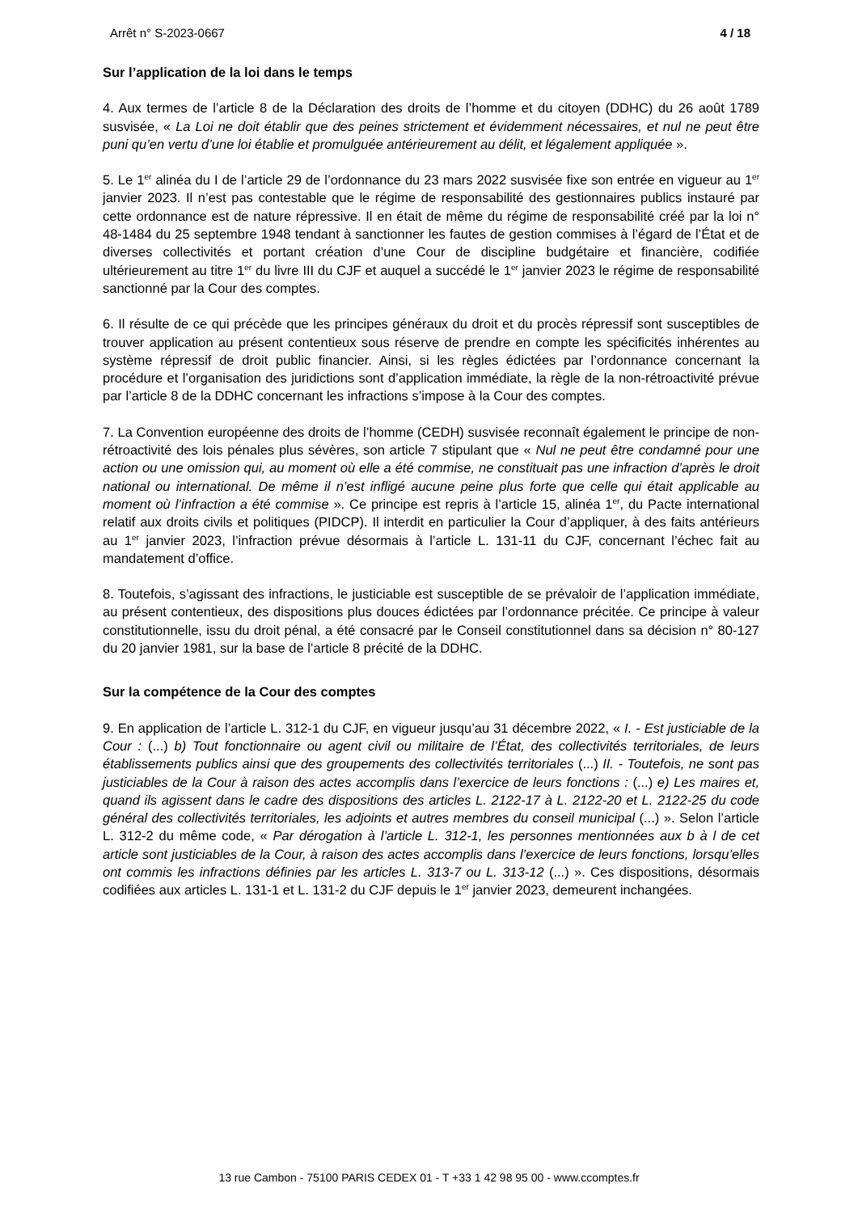Arrêt n° S-2023-0667 4 / 18
Sur l’application de la loi dans le temps
4. Aux termes de l’article 8 de la Déclaration des droits de l’homme et du citoyen (DDHC) du 26 août 1789 susvisée, « La Loi ne doit établir que des peines strictement et évidemment nécessaires, et nul ne peut être puni qu’en vertu d’une loi établie et promulguée antérieurement au délit, et légalement appliquée ».
5. Le 1<sup>er</sup> alinéa du I de l’article 29 de l’ordonnance du 23 mars 2022 susvisée fixe son entrée en vigueur au 1<sup>er</sup> janvier 2023. Il n’est pas contestable que le régime de responsabilité des gestionnaires publics instauré par cette ordonnance est de nature répressive. Il en était de même du régime de responsabilité créé par la loi n° 48-1484 du 25 septembre 1948 tendant à sanctionner les fautes de gestion commises à l’égard de l’État et de diverses collectivités et portant création d’une Cour de discipline budgétaire et financière, codifiée ultérieurement au titre 1<sup>er</sup> du livre III du CJF et auquel a succédé le 1<sup>er</sup> janvier 2023 le régime de responsabilité sanctionné par la Cour des comptes.
6. Il résulte de ce qui précède que les principes généraux du droit et du procès répressif sont susceptibles de trouver application au présent contentieux sous réserve de prendre en compte les spécificités inhérentes au système répressif de droit public financier. Ainsi, si les règles édictées par l’ordonnance concernant la procédure et l’organisation des juridictions sont d’application immédiate, la règle de la non-rétroactivité prévue par l’article 8 de la DDHC concernant les infractions s’impose à la Cour des comptes.
7. La Convention européenne des droits de l’homme (CEDH) susvisée reconnaît également le principe de non-rétroactivité des lois pénales plus sévères, son article 7 stipulant que « Nul ne peut être condamné pour une action ou une omission qui, au moment où elle a été commise, ne constituait pas une infraction d’après le droit national ou international. De même il n’est infligé aucune peine plus forte que celle qui était applicable au moment où l’infraction a été commise ». Ce principe est repris à l’article 15, alinéa 1<sup>er</sup>, du Pacte international relatif aux droits civils et politiques (PIDCP). Il interdit en particulier la Cour d’appliquer, à des faits antérieurs au 1<sup>er</sup> janvier 2023, l’infraction prévue désormais à l’article L. 131-11 du CJF, concernant l’échec fait au mandatement d’office.
8. Toutefois, s’agissant des infractions, le justiciable est susceptible de se prévaloir de l’application immédiate, au présent contentieux, des dispositions plus douces édictées par l’ordonnance précitée. Ce principe à valeur constitutionnelle, issu du droit pénal, a été consacré par le Conseil constitutionnel dans sa décision n° 80-127 du 20 janvier 1981, sur la base de l’article 8 précité de la DDHC.
Sur la compétence de la Cour des comptes
9. En application de l’article L. 312-1 du CJF, en vigueur jusqu’au 31 décembre 2022, « I. - Est justiciable de la Cour : (...) b) Tout fonctionnaire ou agent civil ou militaire de l’État, des collectivités territoriales, de leurs établissements publics ainsi que des groupements des collectivités territoriales (...) II. - Toutefois, ne sont pas justiciables de la Cour à raison des actes accomplis dans l’exercice de leurs fonctions : (...) e) Les maires et, quand ils agissent dans le cadre des dispositions des articles L. 2122-17 à L. 2122-20 et L. 2122-25 du code général des collectivités territoriales, les adjoints et autres membres du conseil municipal (...) ». Selon l’article L. 312-2 du même code, « Par dérogation à l’article L. 312-1, les personnes mentionnées aux b à l de cet article sont justiciables de la Cour, à raison des actes accomplis dans l’exercice de leurs fonctions, lorsqu’elles ont commis les infractions définies par les articles L. 313-7 ou L. 313-12 (...) ». Ces dispositions, désormais codifiées aux articles L. 131-1 et L. 131-2 du CJF depuis le 1<sup>er</sup> janvier 2023, demeurent inchangées.
13 rue Cambon - 75100 PARIS CEDEX 01 - T +33 1 42 98 95 00 - www.ccomptes.fr